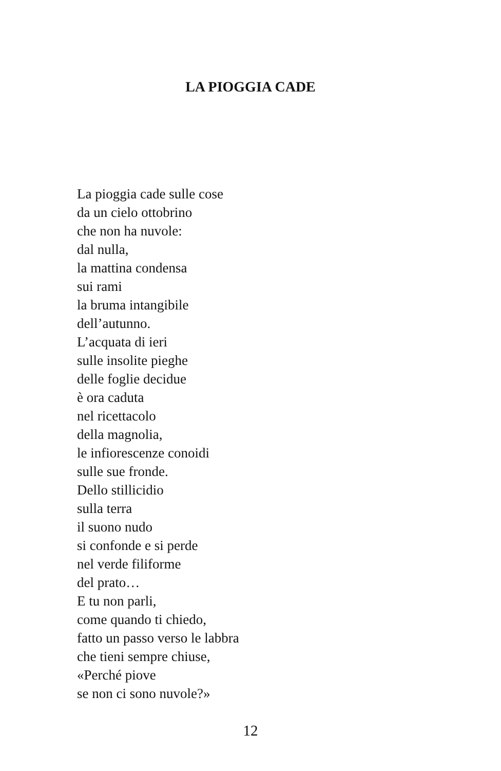LA PIOGGIA CADE
La pioggia cade sulle cose
da un cielo ottobrino
che non ha nuvole:
dal nulla,
la mattina condensa
sui rami
la bruma intangibile
dell’autunno.
L’acquata di ieri
sulle insolite pieghe
delle foglie decidue
è ora caduta
nel ricettacolo
della magnolia,
le infiorescenze conoidi
sulle sue fronde.
Dello stillicidio
sulla terra
il suono nudo
si confonde e si perde
nel verde filiforme
del prato…
E tu non parli,
come quando ti chiedo,
fatto un passo verso le labbra
che tieni sempre chiuse,
«Perché piove
se non ci sono nuvole?»
12